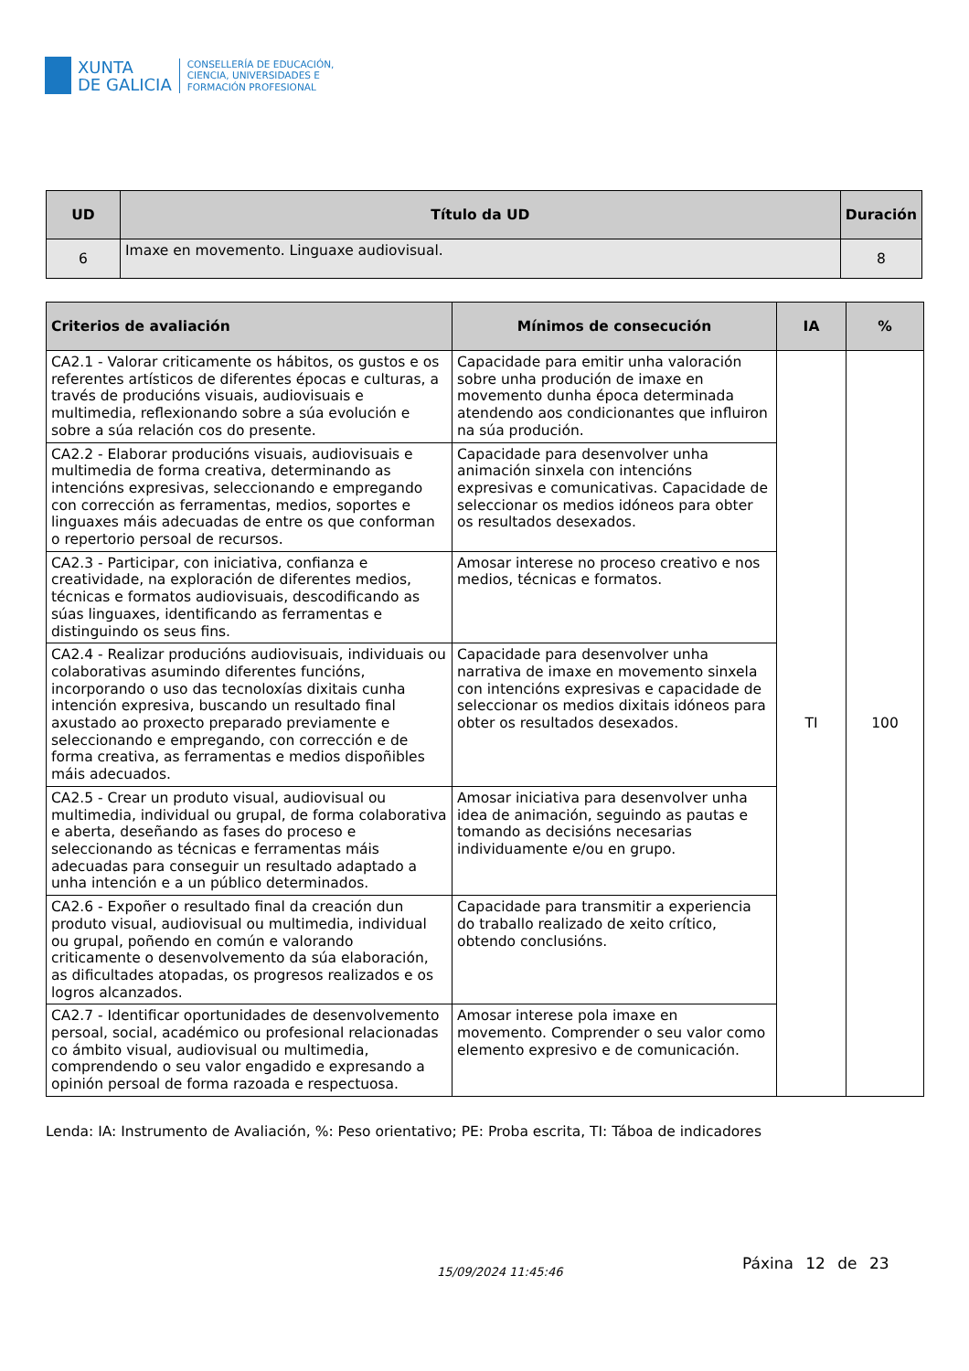XUNTA
DE GALICIA
CONSELLERÍA DE EDUCACIÓN,
CIENCIA, UNIVERSIDADES E
FORMACIÓN PROFESIONAL
| UD | Título da UD | Duración |
| --- | --- | --- |
| 6 | Imaxe en movemento. Linguaxe audiovisual. | 8 |
| Criterios de avaliación | Mínimos de consecución | IA | % |
| --- | --- | --- | --- |
| CA2.1 - Valorar criticamente os hábitos, os gustos e os referentes artísticos de diferentes épocas e culturas, a través de producións visuais, audiovisuais e multimedia, reflexionando sobre a súa evolución e sobre a súa relación cos do presente. | Capacidade para emitir unha valoración sobre unha produción de imaxe en movemento dunha época determinada atendendo aos condicionantes que influiron na súa produción. | TI | 100 |
| CA2.2 - Elaborar producións visuais, audiovisuais e multimedia de forma creativa, determinando as intencións expresivas, seleccionando e empregando con corrección as ferramentas, medios, soportes e linguaxes máis adecuadas de entre os que conforman o repertorio persoal de recursos. | Capacidade para desenvolver unha animación sinxela con intencións expresivas e comunicativas. Capacidade de seleccionar os medios idóneos para obter os resultados desexados. | | |
| CA2.3 - Participar, con iniciativa, confianza e creatividade, na exploración de diferentes medios, técnicas e formatos audiovisuais, descodificando as súas linguaxes, identificando as ferramentas e distinguindo os seus fins. | Amosar interese no proceso creativo e nos medios, técnicas e formatos. | | |
| CA2.4 - Realizar producións audiovisuais, individuais ou colaborativas asumindo diferentes funcións, incorporando o uso das tecnoloxías dixitais cunha intención expresiva, buscando un resultado final axustado ao proxecto preparado previamente e seleccionando e empregando, con corrección e de forma creativa, as ferramentas e medios dispoñibles máis adecuados. | Capacidade para desenvolver unha narrativa de imaxe en movemento sinxela con intencións expresivas e capacidade de seleccionar os medios dixitais idóneos para obter os resultados desexados. | | |
| CA2.5 - Crear un produto visual, audiovisual ou multimedia, individual ou grupal, de forma colaborativa e aberta, deseñando as fases do proceso e seleccionando as técnicas e ferramentas máis adecuadas para conseguir un resultado adaptado a unha intención e a un público determinados. | Amosar iniciativa para desenvolver unha idea de animación, seguindo as pautas e tomando as decisións necesarias individuamente e/ou en grupo. | | |
| CA2.6 - Expoñer o resultado final da creación dun produto visual, audiovisual ou multimedia, individual ou grupal, poñendo en común e valorando criticamente o desenvolvemento da súa elaboración, as dificultades atopadas, os progresos realizados e os logros alcanzados. | Capacidade para transmitir a experiencia do traballo realizado de xeito crítico, obtendo conclusións. | | |
| CA2.7 - Identificar oportunidades de desenvolvemento persoal, social, académico ou profesional relacionadas co ámbito visual, audiovisual ou multimedia, comprendendo o seu valor engadido e expresando a opinión persoal de forma razoada e respectuosa. | Amosar interese pola imaxe en movemento. Comprender o seu valor como elemento expresivo e de comunicación. | | |
Lenda: IA: Instrumento de Avaliación, %: Peso orientativo; PE: Proba escrita, TI: Táboa de indicadores
Páxina 12 de 23
15/09/2024 11:45:46